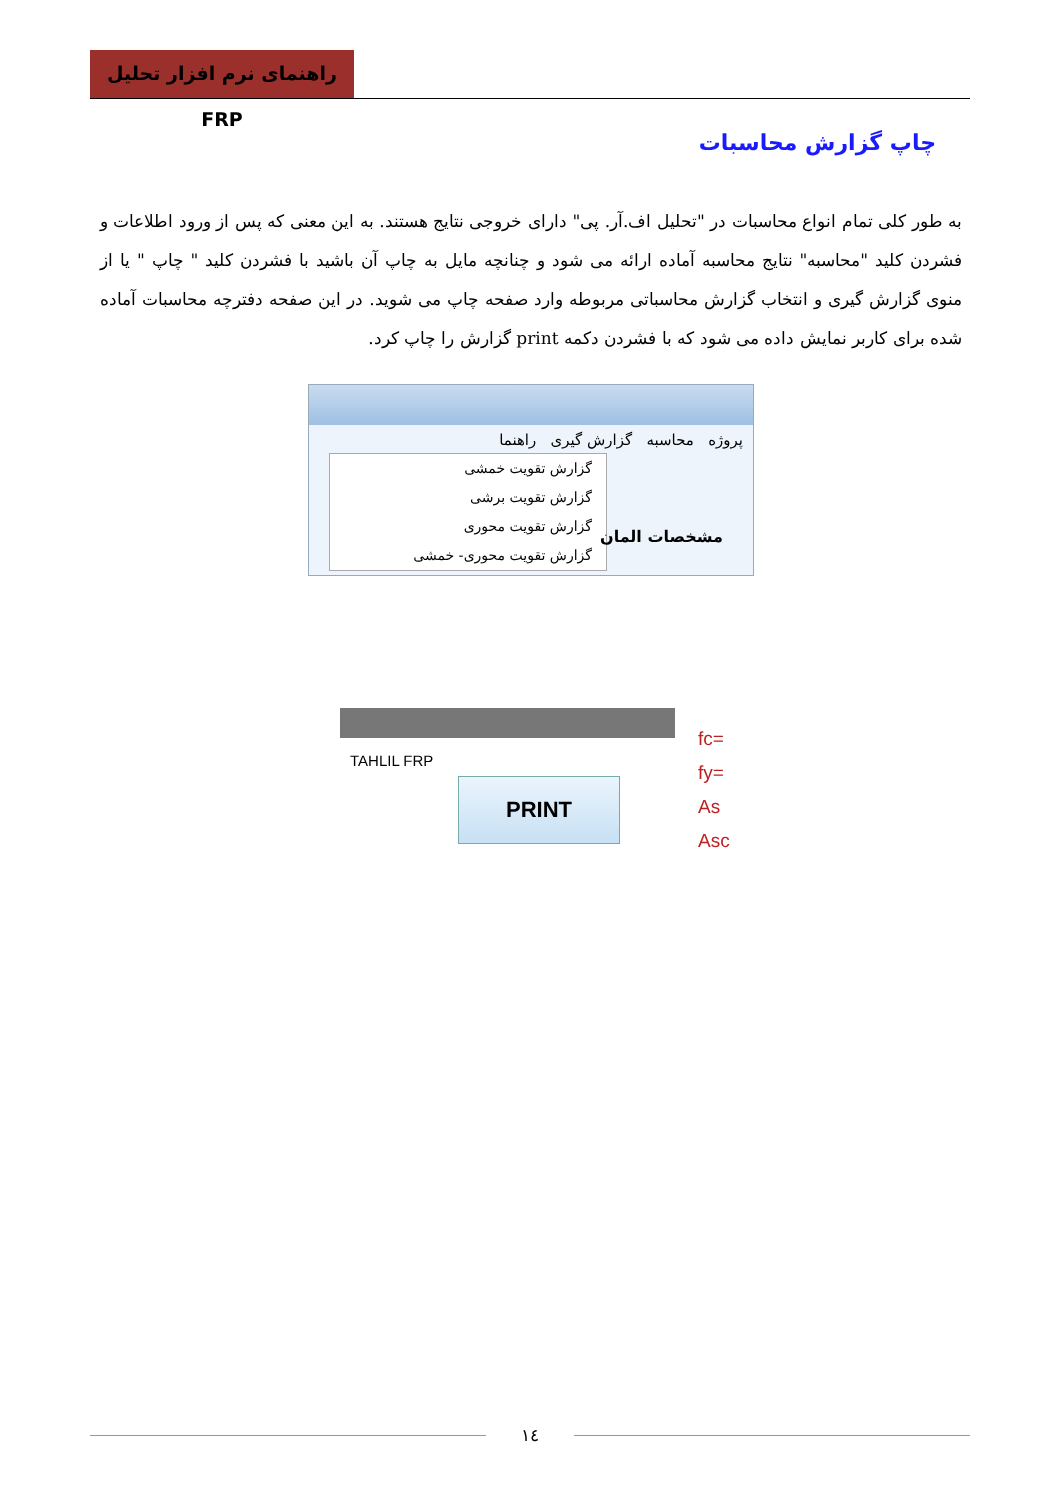راهنمای نرم افزار تحلیل FRP
چاپ گزارش محاسبات
به طور کلی تمام انواع محاسبات در "تحلیل اف.آر. پی" دارای خروجی نتایج هستند. به این معنی که پس از ورود اطلاعات و فشردن کلید "محاسبه" نتایج محاسبه آماده ارائه می شود و چنانچه مایل به چاپ آن باشید با فشردن کلید " چاپ " یا از منوی گزارش گیری و انتخاب گزارش محاسباتی مربوطه وارد صفحه چاپ می شوید. در این صفحه دفترچه محاسبات آماده شده برای کاربر نمایش داده می شود که با فشردن دکمه print گزارش را چاپ کرد.
پروژه محاسبه گزارش گیری راهنما
گزارش تقویت خمشی
گزارش تقویت برشی
گزارش تقویت محوری
گزارش تقویت محوری- خمشی
مشخصات المان
TAHLIL FRP
PRINT
fc=
fy=
As
Asc
۱٤